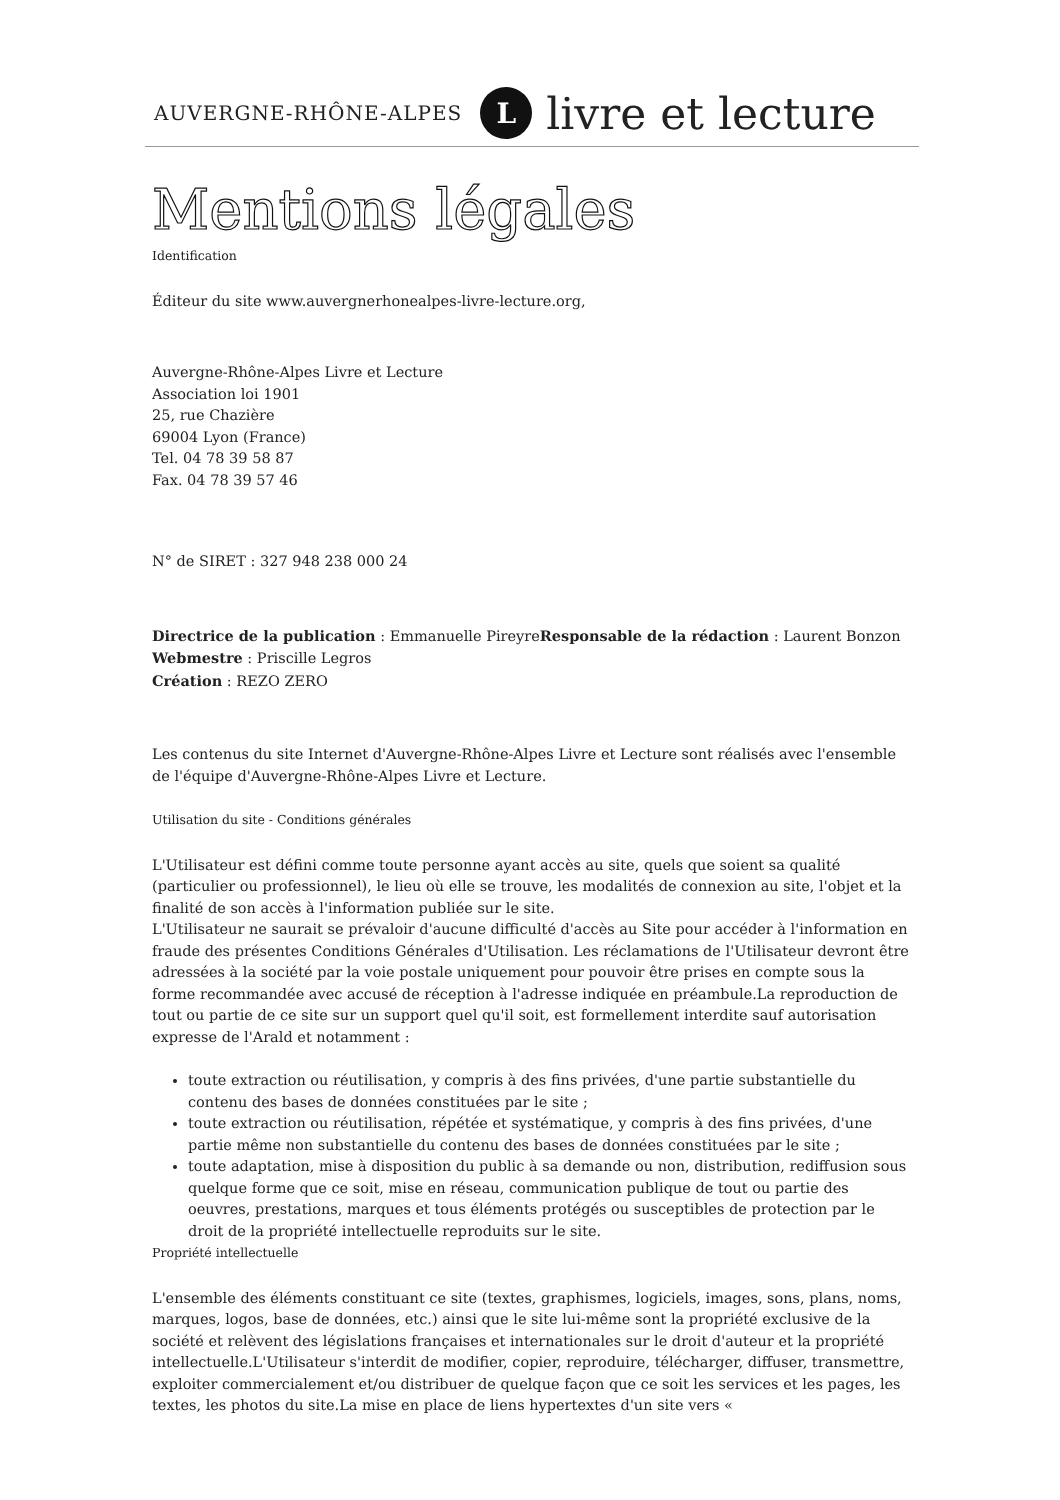AUVERGNE-RHÔNE-ALPES L livre et lecture
Mentions légales
Identification
Éditeur du site www.auvergnerhonealpes-livre-lecture.org,
Auvergne-Rhône-Alpes Livre et Lecture
Association loi 1901
25, rue Chazière
69004 Lyon (France)
Tel. 04 78 39 58 87
Fax. 04 78 39 57 46
N° de SIRET : 327 948 238 000 24
Directrice de la publication : Emmanuelle PireyreResponsable de la rédaction : Laurent Bonzon
Webmestre : Priscille Legros
Création : REZO ZERO
Les contenus du site Internet d'Auvergne-Rhône-Alpes Livre et Lecture sont réalisés avec l'ensemble de l'équipe d'Auvergne-Rhône-Alpes Livre et Lecture.
Utilisation du site - Conditions générales
L'Utilisateur est défini comme toute personne ayant accès au site, quels que soient sa qualité (particulier ou professionnel), le lieu où elle se trouve, les modalités de connexion au site, l'objet et la finalité de son accès à l'information publiée sur le site.
L'Utilisateur ne saurait se prévaloir d'aucune difficulté d'accès au Site pour accéder à l'information en fraude des présentes Conditions Générales d'Utilisation. Les réclamations de l'Utilisateur devront être adressées à la société par la voie postale uniquement pour pouvoir être prises en compte sous la forme recommandée avec accusé de réception à l'adresse indiquée en préambule.La reproduction de tout ou partie de ce site sur un support quel qu'il soit, est formellement interdite sauf autorisation expresse de l'Arald et notamment :
toute extraction ou réutilisation, y compris à des fins privées, d'une partie substantielle du contenu des bases de données constituées par le site ;
toute extraction ou réutilisation, répétée et systématique, y compris à des fins privées, d'une partie même non substantielle du contenu des bases de données constituées par le site ;
toute adaptation, mise à disposition du public à sa demande ou non, distribution, rediffusion sous quelque forme que ce soit, mise en réseau, communication publique de tout ou partie des oeuvres, prestations, marques et tous éléments protégés ou susceptibles de protection par le droit de la propriété intellectuelle reproduits sur le site.
Propriété intellectuelle
L'ensemble des éléments constituant ce site (textes, graphismes, logiciels, images, sons, plans, noms, marques, logos, base de données, etc.) ainsi que le site lui-même sont la propriété exclusive de la société et relèvent des législations françaises et internationales sur le droit d'auteur et la propriété intellectuelle.L'Utilisateur s'interdit de modifier, copier, reproduire, télécharger, diffuser, transmettre, exploiter commercialement et/ou distribuer de quelque façon que ce soit les services et les pages, les textes, les photos du site.La mise en place de liens hypertextes d'un site vers «